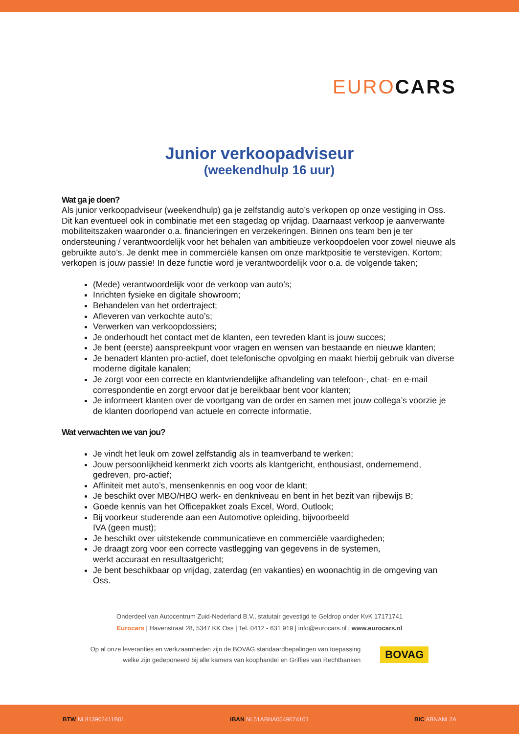EURO CARS
Junior verkoopadviseur
(weekendhulp 16 uur)
Wat ga je doen?
Als junior verkoopadviseur (weekendhulp) ga je zelfstandig auto’s verkopen op onze vestiging in Oss. Dit kan eventueel ook in combinatie met een stagedag op vrijdag. Daarnaast verkoop je aanverwante mobiliteitszaken waaronder o.a. financieringen en verzekeringen. Binnen ons team ben je ter ondersteuning / verantwoordelijk voor het behalen van ambitieuze verkoopdoelen voor zowel nieuwe als gebruikte auto’s. Je denkt mee in commerciële kansen om onze marktpositie te verstevigen. Kortom; verkopen is jouw passie! In deze functie word je verantwoordelijk voor o.a. de volgende taken;
(Mede) verantwoordelijk voor de verkoop van auto’s;
Inrichten fysieke en digitale showroom;
Behandelen van het ordertraject;
Afleveren van verkochte auto’s;
Verwerken van verkoopdossiers;
Je onderhoudt het contact met de klanten, een tevreden klant is jouw succes;
Je bent (eerste) aanspreekpunt voor vragen en wensen van bestaande en nieuwe klanten;
Je benadert klanten pro-actief, doet telefonische opvolging en maakt hierbij gebruik van diverse moderne digitale kanalen;
Je zorgt voor een correcte en klantvriendelijke afhandeling van telefoon-, chat- en e-mail correspondentie en zorgt ervoor dat je bereikbaar bent voor klanten;
Je informeert klanten over de voortgang van de order en samen met jouw collega’s voorzie je de klanten doorlopend van actuele en correcte informatie.
Wat verwachten we van jou?
Je vindt het leuk om zowel zelfstandig als in teamverband te werken;
Jouw persoonlijkheid kenmerkt zich voorts als klantgericht, enthousiast, ondernemend, gedreven, pro-actief;
Affiniteit met auto’s, mensenkennis en oog voor de klant;
Je beschikt over MBO/HBO werk- en denkniveau en bent in het bezit van rijbewijs B;
Goede kennis van het Officepakket zoals Excel, Word, Outlook;
Bij voorkeur studerende aan een Automotive opleiding, bijvoorbeeld
IVA (geen must);
Je beschikt over uitstekende communicatieve en commerciële vaardigheden;
Je draagt zorg voor een correcte vastlegging van gegevens in de systemen,
werkt accuraat en resultaatgericht;
Je bent beschikbaar op vrijdag, zaterdag (en vakanties) en woonachtig in de omgeving van Oss.
Onderdeel van Autocentrum Zuid-Nederland B.V., statutair gevestigd te Geldrop onder KvK 17171741
Eurocars | Havenstraat 28, 5347 KK Oss | Tel. 0412 - 631 919 | info@eurocars.nl | www.eurocars.nl
Op al onze leveranties en werkzaamheden zijn de BOVAG standaardbepalingen van toepassing
welke zijn gedeponeerd bij alle kamers van koophandel en Griffies van Rechtbanken
BOVAG
BTW NL813902411B01 IBAN NL51ABNA0549674101 BIC ABNANL2A